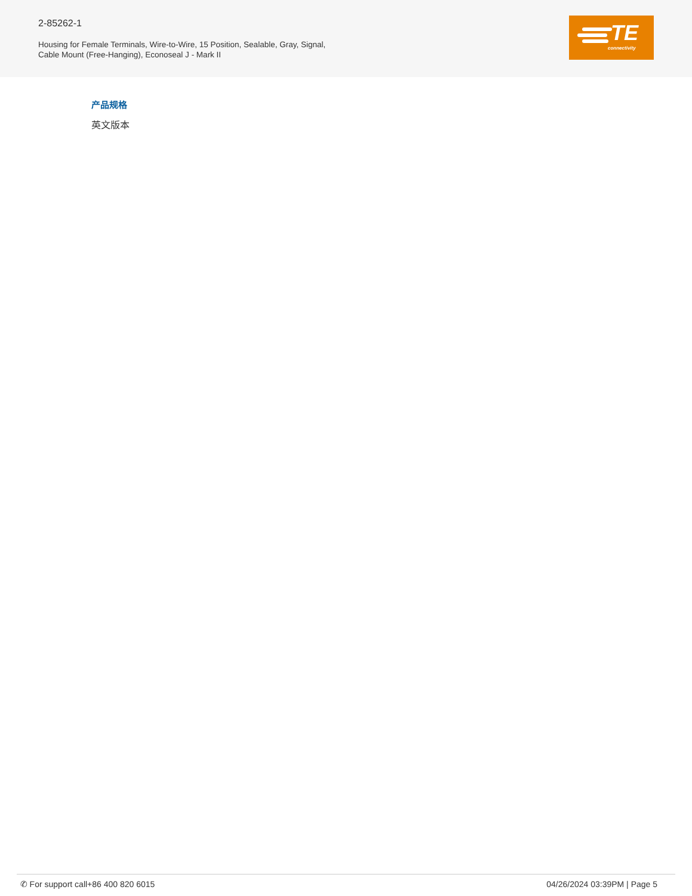2-85262-1
Housing for Female Terminals, Wire-to-Wire, 15 Position, Sealable, Gray, Signal, Cable Mount (Free-Hanging), Econoseal J - Mark II
TE
connectivity
产品规格
英文版本
✆ For support call+86 400 820 6015 04/26/2024 03:39PM | Page 5